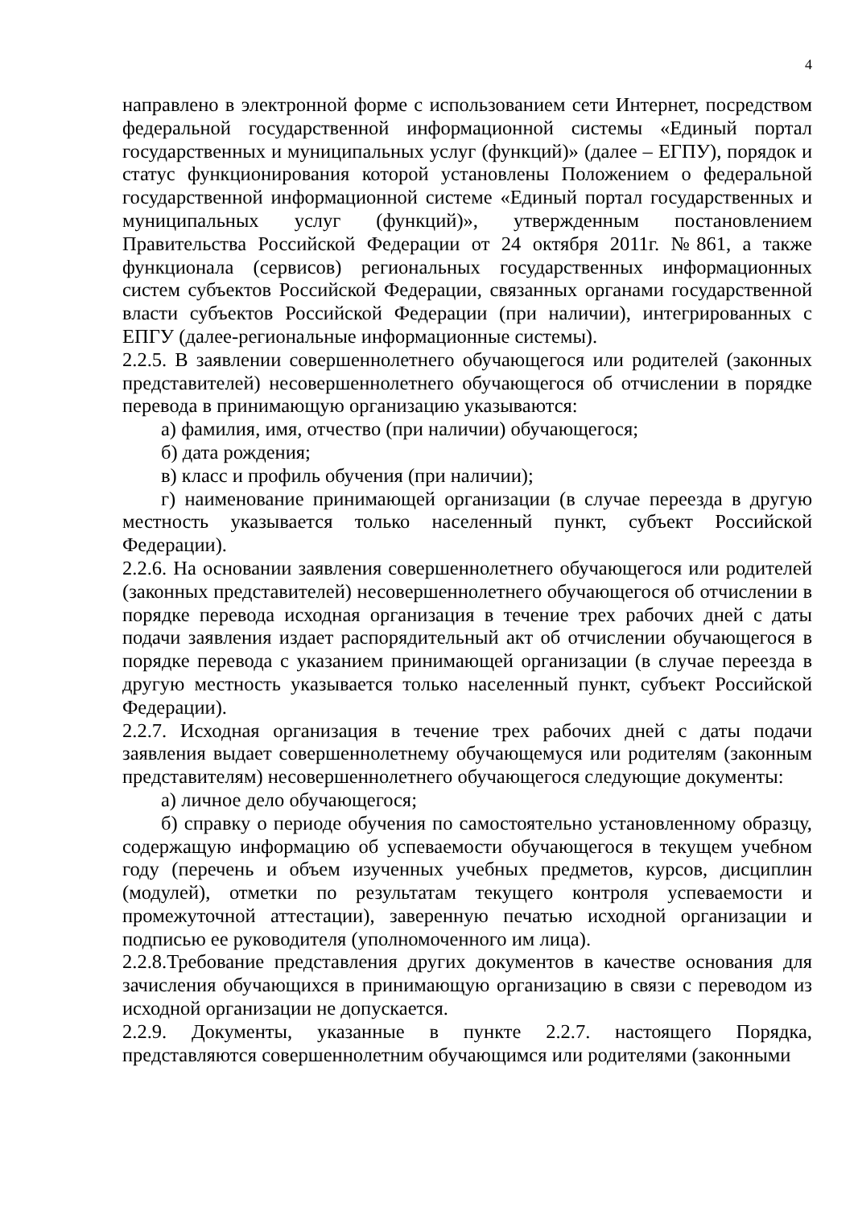4
направлено в электронной форме с использованием сети Интернет, посредством федеральной государственной информационной системы «Единый портал государственных и муниципальных услуг (функций)» (далее – ЕГПУ), порядок и статус функционирования которой установлены Положением о федеральной государственной информационной системе «Единый портал государственных и муниципальных услуг (функций)», утвержденным постановлением Правительства Российской Федерации от 24 октября 2011г. №861, а также функционала (сервисов) региональных государственных информационных систем субъектов Российской Федерации, связанных органами государственной власти субъектов Российской Федерации (при наличии), интегрированных с ЕПГУ (далее-региональные информационные системы).
2.2.5. В заявлении совершеннолетнего обучающегося или родителей (законных представителей) несовершеннолетнего обучающегося об отчислении в порядке перевода в принимающую организацию указываются:
а) фамилия, имя, отчество (при наличии) обучающегося;
б) дата рождения;
в) класс и профиль обучения (при наличии);
г) наименование принимающей организации (в случае переезда в другую местность указывается только населенный пункт, субъект Российской Федерации).
2.2.6. На основании заявления совершеннолетнего обучающегося или родителей (законных представителей) несовершеннолетнего обучающегося об отчислении в порядке перевода исходная организация в течение трех рабочих дней с даты подачи заявления издает распорядительный акт об отчислении обучающегося в порядке перевода с указанием принимающей организации (в случае переезда в другую местность указывается только населенный пункт, субъект Российской Федерации).
2.2.7. Исходная организация в течение трех рабочих дней с даты подачи заявления выдает совершеннолетнему обучающемуся или родителям (законным представителям) несовершеннолетнего обучающегося следующие документы:
а) личное дело обучающегося;
б) справку о периоде обучения по самостоятельно установленному образцу, содержащую информацию об успеваемости обучающегося в текущем учебном году (перечень и объем изученных учебных предметов, курсов, дисциплин (модулей), отметки по результатам текущего контроля успеваемости и промежуточной аттестации), заверенную печатью исходной организации и подписью ее руководителя (уполномоченного им лица).
2.2.8.Требование представления других документов в качестве основания для зачисления обучающихся в принимающую организацию в связи с переводом из исходной организации не допускается.
2.2.9. Документы, указанные в пункте 2.2.7. настоящего Порядка, представляются совершеннолетним обучающимся или родителями (законными